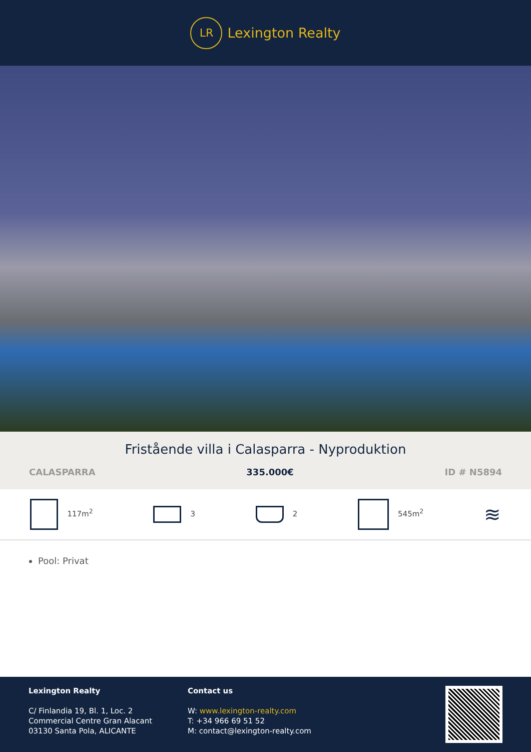LR
Lexington Realty
Fristående villa i Calasparra - Nyproduktion
CALASPARRA 335.000€ ID # N5894
117m<sup>2</sup> 3 2 545m<sup>2</sup> ≋
Pool: Privat
Lexington Realty
C/ Finlandia 19, Bl. 1, Loc. 2
Commercial Centre Gran Alacant
03130 Santa Pola, ALICANTE
Contact us
W: www.lexington-realty.com
T: +34 966 69 51 52
M: contact@lexington-realty.com